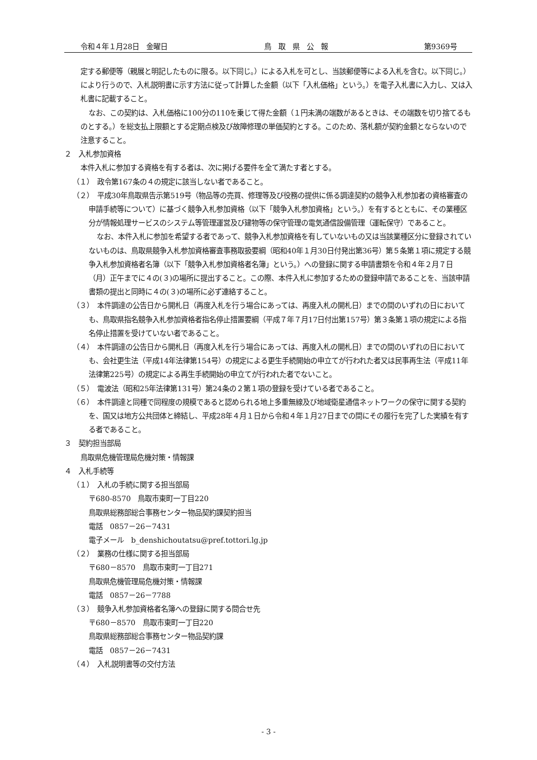令和４年１月28日　金曜日 鳥　取　県　公　報 第9369号
定する郵便等（親展と明記したものに限る。以下同じ。）による入札を可とし、当該郵便等による入札を含む。以下同じ。）により行うので、入札説明書に示す方法に従って計算した金額（以下「入札価格」という。）を電子入札書に入力し、又は入札書に記載すること。
なお、この契約は、入札価格に100分の110を乗じて得た金額（１円未満の端数があるときは、その端数を切り捨てるものとする。）を総支払上限額とする定期点検及び故障修理の単価契約とする。このため、落札額が契約金額とならないので注意すること。
２　入札参加資格
本件入札に参加する資格を有する者は、次に掲げる要件を全て満たす者とする。
（１）　政令第167条の４の規定に該当しない者であること。
（２）　平成30年鳥取県告示第519号（物品等の売買、修理等及び役務の提供に係る調達契約の競争入札参加者の資格審査の申請手続等について）に基づく競争入札参加資格（以下「競争入札参加資格」という。）を有するとともに、その業種区分が情報処理サービスのシステム等管理運営及び建物等の保守管理の電気通信設備管理（運転保守）であること。
なお、本件入札に参加を希望する者であって、競争入札参加資格を有していないもの又は当該業種区分に登録されていないものは、鳥取県競争入札参加資格審査事務取扱要綱（昭和40年１月30日付発出第36号）第５条第１項に規定する競争入札参加資格者名簿（以下「競争入札参加資格者名簿」という。）への登録に関する申請書類を令和４年２月７日（月）正午までに４の(３)の場所に提出すること。この際、本件入札に参加するための登録申請であることを、当該申請書類の提出と同時に４の(３)の場所に必ず連絡すること。
（３）　本件調達の公告日から開札日（再度入札を行う場合にあっては、再度入札の開札日）までの間のいずれの日においても、鳥取県指名競争入札参加資格者指名停止措置要綱（平成７年７月17日付出第157号）第３条第１項の規定による指名停止措置を受けていない者であること。
（４）　本件調達の公告日から開札日（再度入札を行う場合にあっては、再度入札の開札日）までの間のいずれの日においても、会社更生法（平成14年法律第154号）の規定による更生手続開始の申立てが行われた者又は民事再生法（平成11年法律第225号）の規定による再生手続開始の申立てが行われた者でないこと。
（５）　電波法（昭和25年法律第131号）第24条の２第１項の登録を受けている者であること。
（６）　本件調達と同種で同程度の規模であると認められる地上多重無線及び地域衛星通信ネットワークの保守に関する契約を、国又は地方公共団体と締結し、平成28年４月１日から令和４年１月27日までの間にその履行を完了した実績を有する者であること。
３　契約担当部局
鳥取県危機管理局危機対策・情報課
４　入札手続等
（１）　入札の手続に関する担当部局
〒680-8570　鳥取市東町一丁目220
鳥取県総務部総合事務センター物品契約課契約担当
電話　0857－26－7431
電子メール　b_denshichoutatsu@pref.tottori.lg.jp
（２）　業務の仕様に関する担当部局
〒680－8570　鳥取市東町一丁目271
鳥取県危機管理局危機対策・情報課
電話　0857－26－7788
（３）　競争入札参加資格者名簿への登録に関する問合せ先
〒680－8570　鳥取市東町一丁目220
鳥取県総務部総合事務センター物品契約課
電話　0857－26－7431
（４）　入札説明書等の交付方法
- 3 -